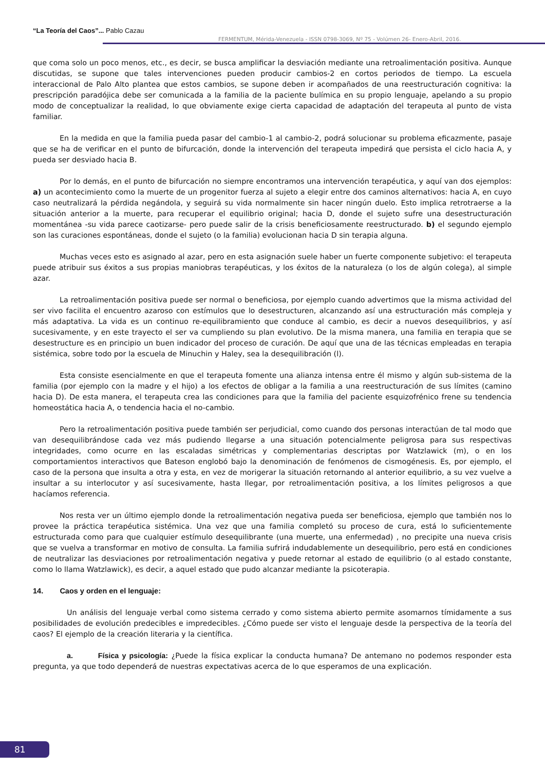“La Teoría del Caos”... Pablo Cazau
FERMENTUM, Mérida-Venezuela - ISSN 0798-3069, Nº 75 - Volúmen 26- Enero-Abril, 2016.
que coma solo un poco menos, etc., es decir, se busca amplificar la desviación mediante una retroalimentación positiva. Aunque discutidas, se supone que tales intervenciones pueden producir cambios-2 en cortos periodos de tiempo. La escuela interaccional de Palo Alto plantea que estos cambios, se supone deben ir acompañados de una reestructuración cognitiva: la prescripción paradójica debe ser comunicada a la familia de la paciente bulímica en su propio lenguaje, apelando a su propio modo de conceptualizar la realidad, lo que obviamente exige cierta capacidad de adaptación del terapeuta al punto de vista familiar.
En la medida en que la familia pueda pasar del cambio-1 al cambio-2, podrá solucionar su problema eficazmente, pasaje que se ha de verificar en el punto de bifurcación, donde la intervención del terapeuta impedirá que persista el ciclo hacia A, y pueda ser desviado hacia B.
Por lo demás, en el punto de bifurcación no siempre encontramos una intervención terapéutica, y aquí van dos ejemplos: a) un acontecimiento como la muerte de un progenitor fuerza al sujeto a elegir entre dos caminos alternativos: hacia A, en cuyo caso neutralizará la pérdida negándola, y seguirá su vida normalmente sin hacer ningún duelo. Esto implica retrotraerse a la situación anterior a la muerte, para recuperar el equilibrio original; hacia D, donde el sujeto sufre una desestructuración momentánea -su vida parece caotizarse- pero puede salir de la crisis beneficiosamente reestructurado. b) el segundo ejemplo son las curaciones espontáneas, donde el sujeto (o la familia) evolucionan hacia D sin terapia alguna.
Muchas veces esto es asignado al azar, pero en esta asignación suele haber un fuerte componente subjetivo: el terapeuta puede atribuir sus éxitos a sus propias maniobras terapéuticas, y los éxitos de la naturaleza (o los de algún colega), al simple azar.
La retroalimentación positiva puede ser normal o beneficiosa, por ejemplo cuando advertimos que la misma actividad del ser vivo facilita el encuentro azaroso con estímulos que lo desestructuren, alcanzando así una estructuración más compleja y más adaptativa. La vida es un continuo re-equilibramiento que conduce al cambio, es decir a nuevos desequilibrios, y así sucesivamente, y en este trayecto el ser va cumpliendo su plan evolutivo. De la misma manera, una familia en terapia que se desestructure es en principio un buen indicador del proceso de curación. De aquí que una de las técnicas empleadas en terapia sistémica, sobre todo por la escuela de Minuchin y Haley, sea la desequilibración (l).
Esta consiste esencialmente en que el terapeuta fomente una alianza intensa entre él mismo y algún sub-sistema de la familia (por ejemplo con la madre y el hijo) a los efectos de obligar a la familia a una reestructuración de sus límites (camino hacia D). De esta manera, el terapeuta crea las condiciones para que la familia del paciente esquizofrénico frene su tendencia homeostática hacia A, o tendencia hacia el no-cambio.
Pero la retroalimentación positiva puede también ser perjudicial, como cuando dos personas interactúan de tal modo que van desequilibrándose cada vez más pudiendo llegarse a una situación potencialmente peligrosa para sus respectivas integridades, como ocurre en las escaladas simétricas y complementarias descriptas por Watzlawick (m), o en los comportamientos interactivos que Bateson englobó bajo la denominación de fenómenos de cismogénesis. Es, por ejemplo, el caso de la persona que insulta a otra y esta, en vez de morigerar la situación retornando al anterior equilibrio, a su vez vuelve a insultar a su interlocutor y así sucesivamente, hasta llegar, por retroalimentación positiva, a los límites peligrosos a que hacíamos referencia.
Nos resta ver un último ejemplo donde la retroalimentación negativa pueda ser beneficiosa, ejemplo que también nos lo provee la práctica terapéutica sistémica. Una vez que una familia completó su proceso de cura, está lo suficientemente estructurada como para que cualquier estímulo desequilibrante (una muerte, una enfermedad) , no precipite una nueva crisis que se vuelva a transformar en motivo de consulta. La familia sufrirá indudablemente un desequilibrio, pero está en condiciones de neutralizar las desviaciones por retroalimentación negativa y puede retornar al estado de equilibrio (o al estado constante, como lo llama Watzlawick), es decir, a aquel estado que pudo alcanzar mediante la psicoterapia.
14. Caos y orden en el lenguaje:
Un análisis del lenguaje verbal como sistema cerrado y como sistema abierto permite asomarnos tímidamente a sus posibilidades de evolución predecibles e impredecibles. ¿Cómo puede ser visto el lenguaje desde la perspectiva de la teoría del caos? El ejemplo de la creación literaria y la científica.
a. Física y psicología: ¿Puede la física explicar la conducta humana? De antemano no podemos responder esta pregunta, ya que todo dependerá de nuestras expectativas acerca de lo que esperamos de una explicación.
81